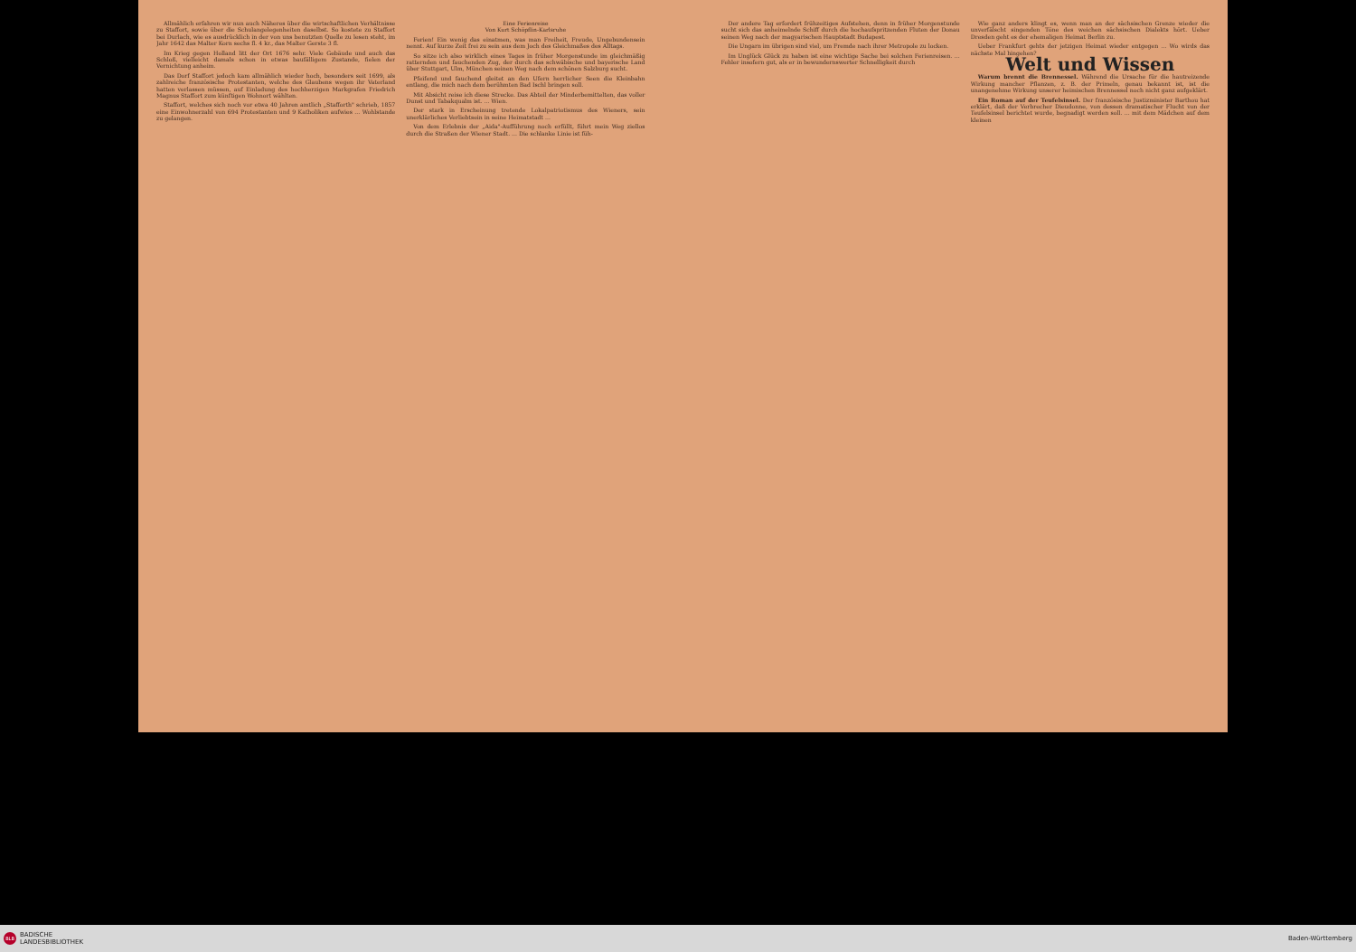Allmählich erfahren wir nun auch Näheres über die wirtschaftlichen Verhältnisse zu Staffort, sowie über die Schulangelegenheiten daselbst. So kostete zu Staffort bei Durlach, wie es ausdrücklich in der von uns benutzten Quelle zu lesen steht, im Jahr 1642 das Malter Korn sechs fl. 4 kr., das Malter Gerste 3 fl.
Im Krieg gegen Holland litt der Ort 1676 sehr. Viele Gebäude und auch das Schloß, vielleicht damals schon in etwas baufälligem Zustande, fielen der Vernichtung anheim.
Das Dorf Staffort jedoch kam allmählich wieder hoch, besonders seit 1699, als zahlreiche französische Protestanten, welche des Glaubens wegen ihr Vaterland hatten verlassen müssen, auf Einladung des hochherzigen Markgrafen Friedrich Magnus Staffort zum künftigen Wohnort wählten.
Staffort, welches sich noch vor etwa 40 Jahren amtlich „Stafforth" schrieb, 1857 eine Einwohnerzahl von 694 Protestanten und 9 Katholiken aufwies ... Wohlstande zu gelangen.
Eine Ferienreise
Von Kurt Schöpflin-Karlsruhe
Ferien! Ein wenig das einatmen, was man Freiheit, Freude, Ungebundensein nennt. Auf kurze Zeit frei zu sein aus dem Joch des Gleichmaßes des Alltags.
So sitze ich also wirklich eines Tages in früher Morgenstunde im gleichmäßig ratternden und fauchenden Zug, der durch das schwäbische und bayerische Land über Stuttgart, Ulm, München seinen Weg nach dem schönen Salzburg sucht.
Pfeifend und fauchend gleitet an den Ufern herrlicher Seen die Kleinbahn entlang, die mich nach dem berühmten Bad Ischl bringen soll.
Mit Absicht reise ich diese Strecke. Das Abteil der Minderbemittelten, das voller Dunst und Tabakqualm ist. ... Wien.
Der stark in Erscheinung tretende Lokalpatriotismus des Wieners, sein unerklärliches Verliebtsein in seine Heimatstadt ...
Von dem Erlebnis der „Aida"-Aufführung noch erfüllt, führt mein Weg ziellos durch die Straßen der Wiener Stadt. ... Die schlanke Linie ist füh-
Der andere Tag erfordert frühzeitiges Aufstehen, denn in früher Morgenstunde sucht sich das anheimelnde Schiff durch die hochaufspritzenden Fluten der Donau seinen Weg nach der magyarischen Hauptstadt Budapest.
Die Ungarn im übrigen sind viel, um Fremde nach ihrer Metropole zu locken.
Im Unglück Glück zu haben ist eine wichtige Sache bei solchen Ferienreisen. ... Fehler insofern gut, als er in bewundernswerter Schnelligkeit durch
Wie ganz anders klingt es, wenn man an der sächsischen Grenze wieder die unverfälscht singenden Töne des weichen sächsischen Dialekts hört. Ueber Dresden geht es der ehemaligen Heimat Berlin zu.
Ueber Frankfurt gehts der jetzigen Heimat wieder entgegen ... Wo wirds das nächste Mal hingehen?
Welt und Wissen
Warum brennt die Brennessel. Während die Ursache für die hautreizende Wirkung mancher Pflanzen, z. B. der Primeln, genau bekannt ist, ist die unangenehme Wirkung unserer heimischen Brennessel noch nicht ganz aufgeklärt.
Ein Roman auf der Teufelsinsel. Der französische Justizminister Barthou hat erklärt, daß der Verbrecher Dieudonne, von dessen dramatischer Flucht von der Teufelsinsel berichtet wurde, begnadigt werden soll. ... mit dem Mädchen auf dem kleinen
BLB
BADISCHE
LANDESBIBLIOTHEK
Baden-Württemberg